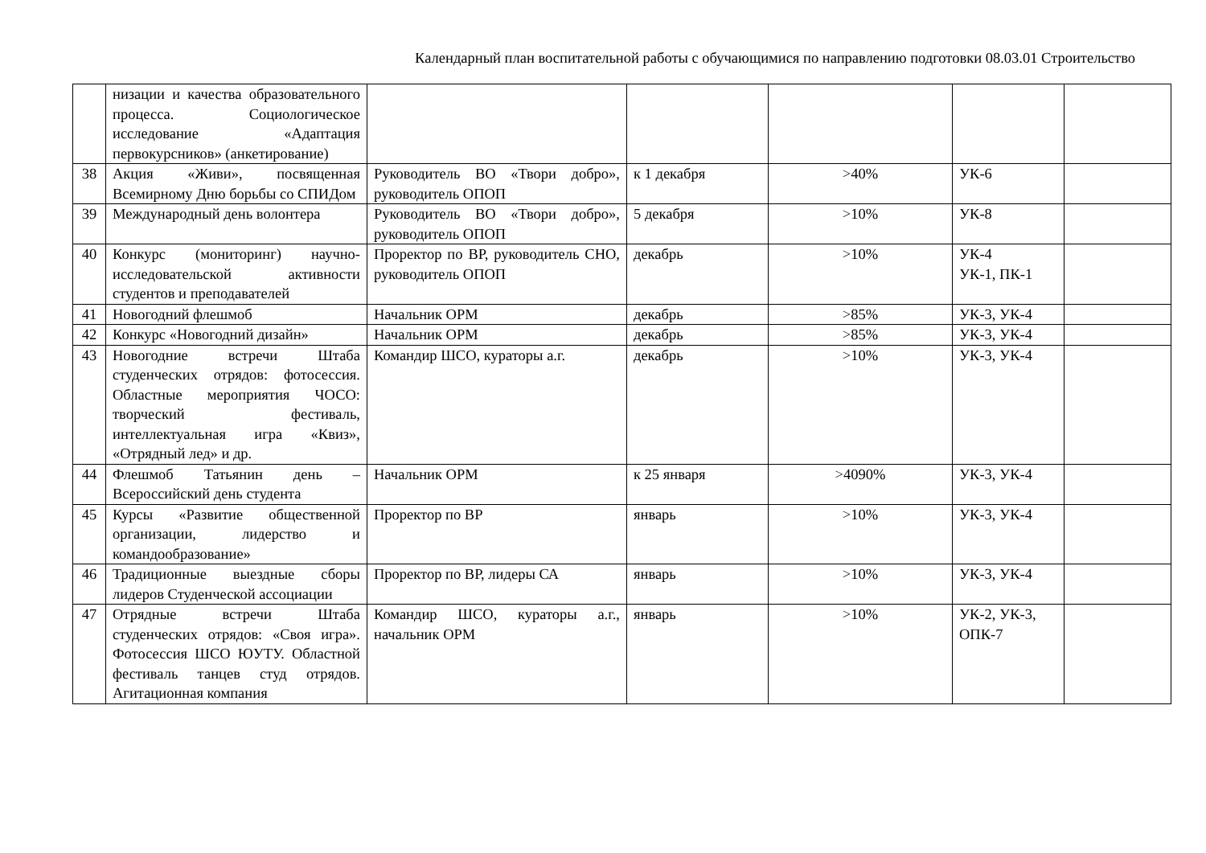Календарный план воспитательной работы с обучающимися по направлению подготовки 08.03.01 Строительство
| | низации и качества образовательного процесса. Социологическое исследование «Адаптация первокурсников» (анкетирование) | | | | | |
| 38 | Акция «Живи», посвященная Всемирному Дню борьбы со СПИДом | Руководитель ВО «Твори добро», руководитель ОПОП | к 1 декабря | >40% | УК-6 | |
| 39 | Международный день волонтера | Руководитель ВО «Твори добро», руководитель ОПОП | 5 декабря | >10% | УК-8 | |
| 40 | Конкурс (мониторинг) научно-исследовательской активности студентов и преподавателей | Проректор по ВР, руководитель СНО, руководитель ОПОП | декабрь | >10% | УК-4 УК-1, ПК-1 | |
| 41 | Новогодний флешмоб | Начальник ОРМ | декабрь | >85% | УК-3, УК-4 | |
| 42 | Конкурс «Новогодний дизайн» | Начальник ОРМ | декабрь | >85% | УК-3, УК-4 | |
| 43 | Новогодние встречи Штаба студенческих отрядов: фотосессия. Областные мероприятия ЧОСО: творческий фестиваль, интеллектуальная игра «Квиз», «Отрядный лед» и др. | Командир ШСО, кураторы а.г. | декабрь | >10% | УК-3, УК-4 | |
| 44 | Флешмоб Татьянин день – Всероссийский день студента | Начальник ОРМ | к 25 января | >4090% | УК-3, УК-4 | |
| 45 | Курсы «Развитие общественной организации, лидерство и командообразование» | Проректор по ВР | январь | >10% | УК-3, УК-4 | |
| 46 | Традиционные выездные сборы лидеров Студенческой ассоциации | Проректор по ВР, лидеры СА | январь | >10% | УК-3, УК-4 | |
| 47 | Отрядные встречи Штаба студенческих отрядов: «Своя игра». Фотосессия ШСО ЮУТУ. Областной фестиваль танцев студ отрядов. Агитационная компания | Командир ШСО, кураторы а.г., начальник ОРМ | январь | >10% | УК-2, УК-3, ОПК-7 | |